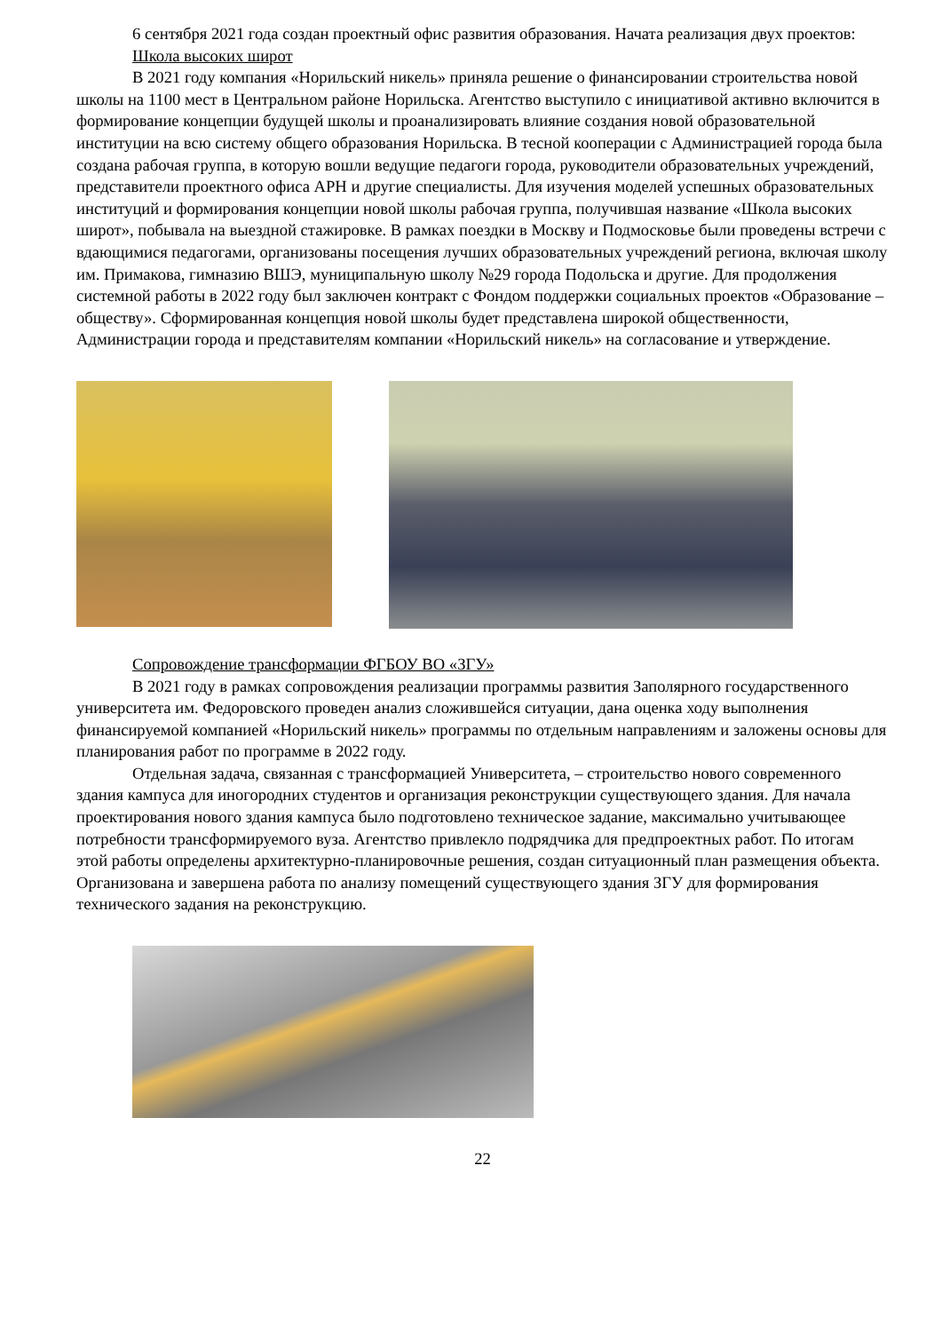6 сентября 2021 года создан проектный офис развития образования. Начата реализация двух проектов:
Школа высоких широт
В 2021 году компания «Норильский никель» приняла решение о финансировании строительства новой школы на 1100 мест в Центральном районе Норильска. Агентство выступило с инициативой активно включится в формирование концепции будущей школы и проанализировать влияние создания новой образовательной институции на всю систему общего образования Норильска. В тесной кооперации с Администрацией города была создана рабочая группа, в которую вошли ведущие педагоги города, руководители образовательных учреждений, представители проектного офиса АРН и другие специалисты. Для изучения моделей успешных образовательных институций и формирования концепции новой школы рабочая группа, получившая название «Школа высоких широт», побывала на выездной стажировке. В рамках поездки в Москву и Подмосковье были проведены встречи с вдающимися педагогами, организованы посещения лучших образовательных учреждений региона, включая школу им. Примакова, гимназию ВШЭ, муниципальную школу №29 города Подольска и другие. Для продолжения системной работы в 2022 году был заключен контракт с Фондом поддержки социальных проектов «Образование – обществу». Сформированная концепция новой школы будет представлена широкой общественности, Администрации города и представителям компании «Норильский никель» на согласование и утверждение.
Сопровождение трансформации ФГБОУ ВО «ЗГУ»
В 2021 году в рамках сопровождения реализации программы развития Заполярного государственного университета им. Федоровского проведен анализ сложившейся ситуации, дана оценка ходу выполнения финансируемой компанией «Норильский никель» программы по отдельным направлениям и заложены основы для планирования работ по программе в 2022 году.
Отдельная задача, связанная с трансформацией Университета, – строительство нового современного здания кампуса для иногородних студентов и организация реконструкции существующего здания. Для начала проектирования нового здания кампуса было подготовлено техническое задание, максимально учитывающее потребности трансформируемого вуза. Агентство привлекло подрядчика для предпроектных работ. По итогам этой работы определены архитектурно-планировочные решения, создан ситуационный план размещения объекта. Организована и завершена работа по анализу помещений существующего здания ЗГУ для формирования технического задания на реконструкцию.
22